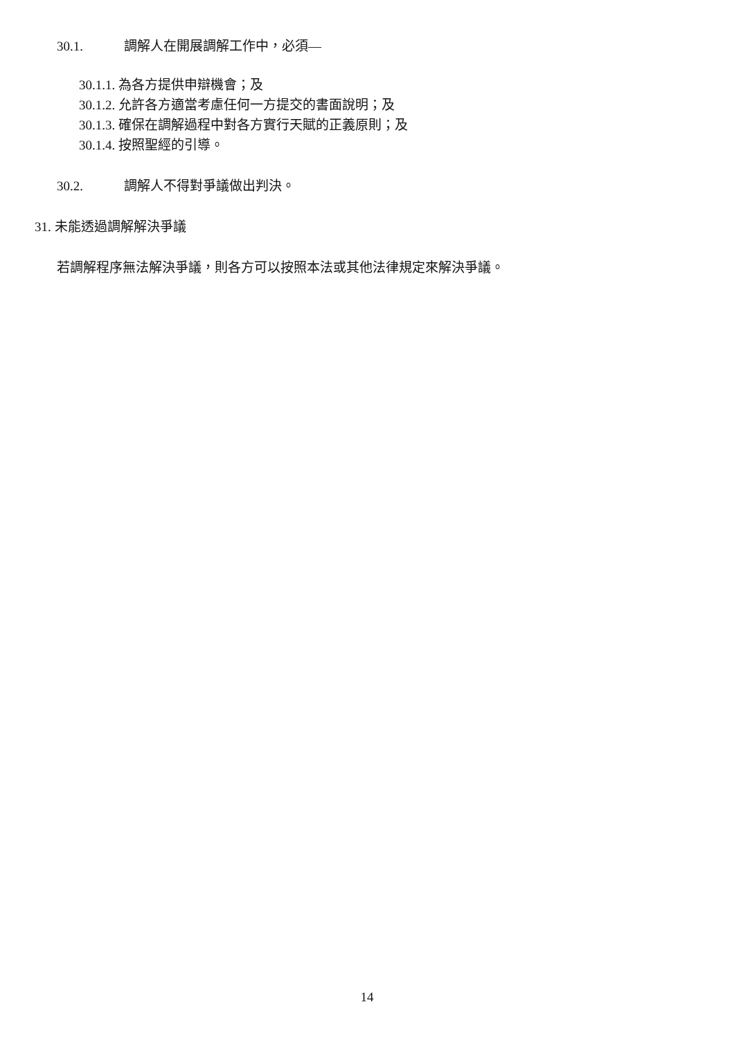30.1. 調解人在開展調解工作中，必須—
30.1.1. 為各方提供申辯機會；及
30.1.2. 允許各方適當考慮任何一方提交的書面說明；及
30.1.3. 確保在調解過程中對各方實行天賦的正義原則；及
30.1.4. 按照聖經的引導。
30.2. 調解人不得對爭議做出判決。
31. 未能透過調解解決爭議
若調解程序無法解決爭議，則各方可以按照本法或其他法律規定來解決爭議。
14